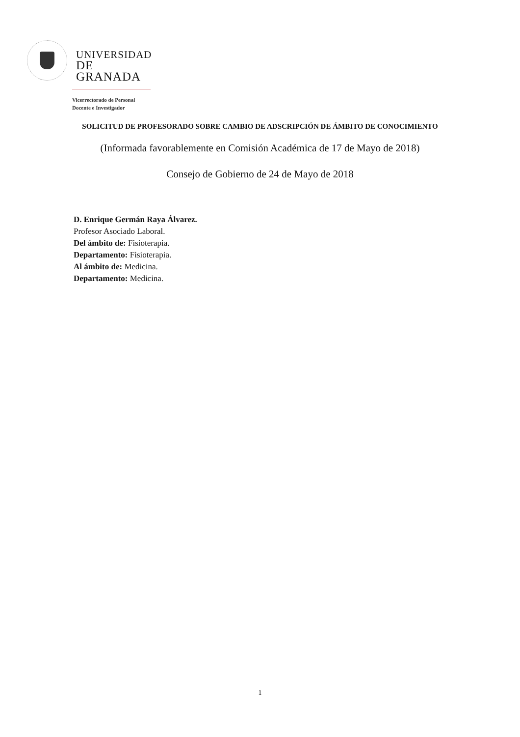UNIVERSIDAD
DE GRANADA
Vicerrectorado de Personal
Docente e Investigador
SOLICITUD DE PROFESORADO SOBRE CAMBIO DE ADSCRIPCIÓN DE ÁMBITO DE CONOCIMIENTO
(Informada favorablemente en Comisión Académica de 17 de Mayo de 2018)
Consejo de Gobierno de 24 de Mayo de 2018
D. Enrique Germán Raya Álvarez.
Profesor Asociado Laboral.
Del ámbito de: Fisioterapia.
Departamento: Fisioterapia.
Al ámbito de: Medicina.
Departamento: Medicina.
1